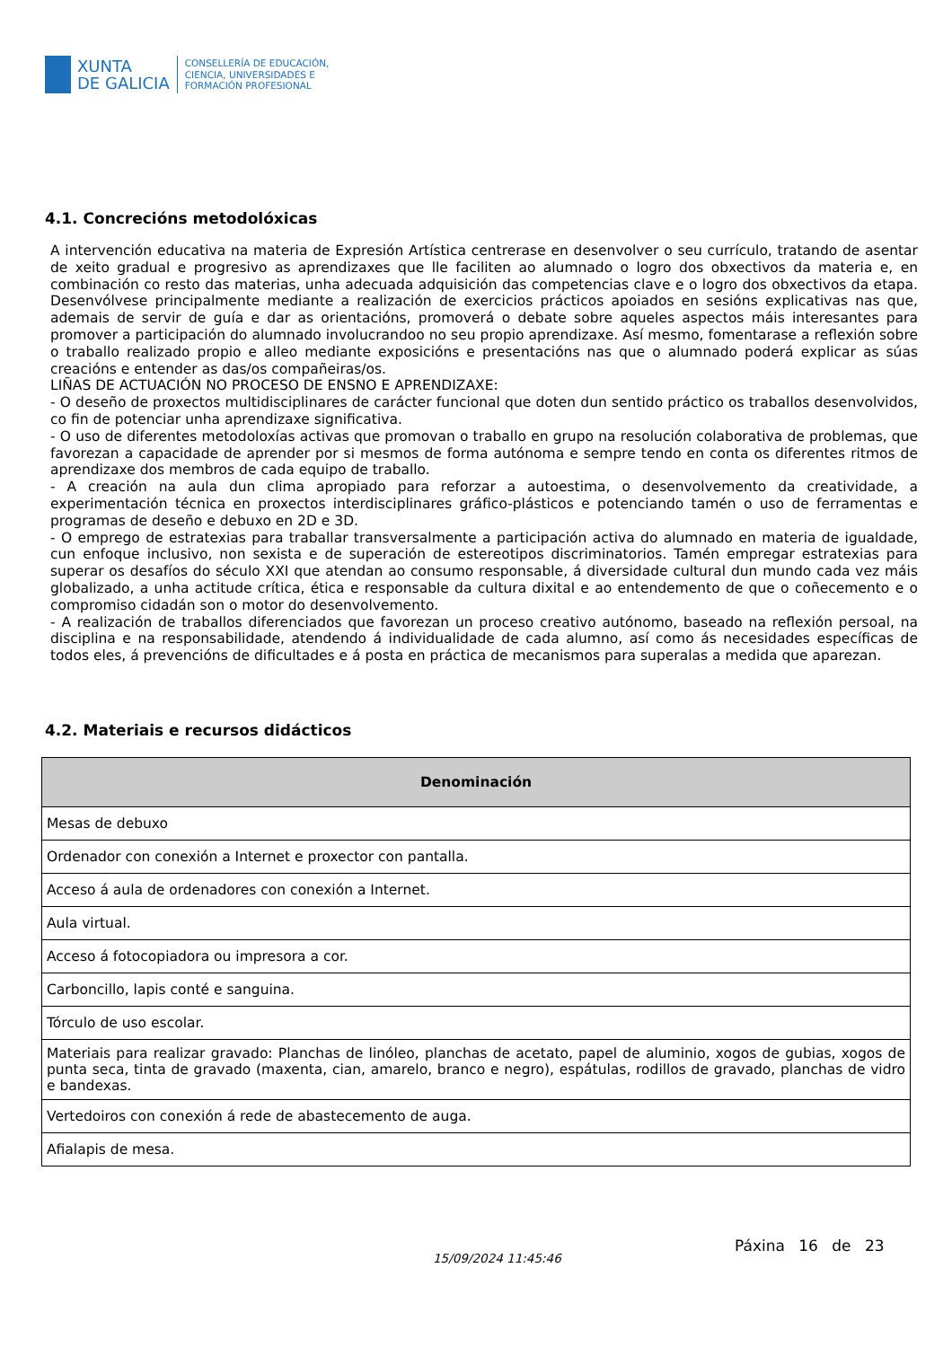XUNTA
DE GALICIA
CONSELLERÍA DE EDUCACIÓN,
CIENCIA, UNIVERSIDADES E
FORMACIÓN PROFESIONAL
4.1. Concrecións metodolóxicas
A intervención educativa na materia de Expresión Artística centrerase en desenvolver o seu currículo, tratando de asentar de xeito gradual e progresivo as aprendizaxes que lle faciliten ao alumnado o logro dos obxectivos da materia e, en combinación co resto das materias, unha adecuada adquisición das competencias clave e o logro dos obxectivos da etapa. Desenvólvese principalmente mediante a realización de exercicios prácticos apoiados en sesións explicativas nas que, ademais de servir de guía e dar as orientacións, promoverá o debate sobre aqueles aspectos máis interesantes para promover a participación do alumnado involucrandoo no seu propio aprendizaxe. Así mesmo, fomentarase a reflexión sobre o traballo realizado propio e alleo mediante exposicións e presentacións nas que o alumnado poderá explicar as súas creacións e entender as das/os compañeiras/os.
LIÑAS DE ACTUACIÓN NO PROCESO DE ENSNO E APRENDIZAXE:
- O deseño de proxectos multidisciplinares de carácter funcional que doten dun sentido práctico os traballos desenvolvidos, co fin de potenciar unha aprendizaxe significativa.
- O uso de diferentes metodoloxías activas que promovan o traballo en grupo na resolución colaborativa de problemas, que favorezan a capacidade de aprender por si mesmos de forma autónoma e sempre tendo en conta os diferentes ritmos de aprendizaxe dos membros de cada equipo de traballo.
- A creación na aula dun clima apropiado para reforzar a autoestima, o desenvolvemento da creatividade, a experimentación técnica en proxectos interdisciplinares gráfico-plásticos e potenciando tamén o uso de ferramentas e programas de deseño e debuxo en 2D e 3D.
- O emprego de estratexias para traballar transversalmente a participación activa do alumnado en materia de igualdade, cun enfoque inclusivo, non sexista e de superación de estereotipos discriminatorios. Tamén empregar estratexias para superar os desafíos do século XXI que atendan ao consumo responsable, á diversidade cultural dun mundo cada vez máis globalizado, a unha actitude crítica, ética e responsable da cultura dixital e ao entendemento de que o coñecemento e o compromiso cidadán son o motor do desenvolvemento.
- A realización de traballos diferenciados que favorezan un proceso creativo autónomo, baseado na reflexión persoal, na disciplina e na responsabilidade, atendendo á individualidade de cada alumno, así como ás necesidades específicas de todos eles, á prevencións de dificultades e á posta en práctica de mecanismos para superalas a medida que aparezan.
4.2. Materiais e recursos didácticos
| Denominación |
| --- |
| Mesas de debuxo |
| Ordenador con conexión a Internet e proxector con pantalla. |
| Acceso á aula de ordenadores con conexión a Internet. |
| Aula virtual. |
| Acceso á fotocopiadora ou impresora a cor. |
| Carboncillo, lapis conté e sanguina. |
| Tórculo de uso escolar. |
| Materiais para realizar gravado: Planchas de linóleo, planchas de acetato, papel de aluminio, xogos de gubias, xogos de punta seca, tinta de gravado (maxenta, cian, amarelo, branco e negro), espátulas, rodillos de gravado, planchas de vidro e bandexas. |
| Vertedoiros con conexión á rede de abastecemento de auga. |
| Afialapis de mesa. |
15/09/2024 11:45:46
Páxina 16 de 23